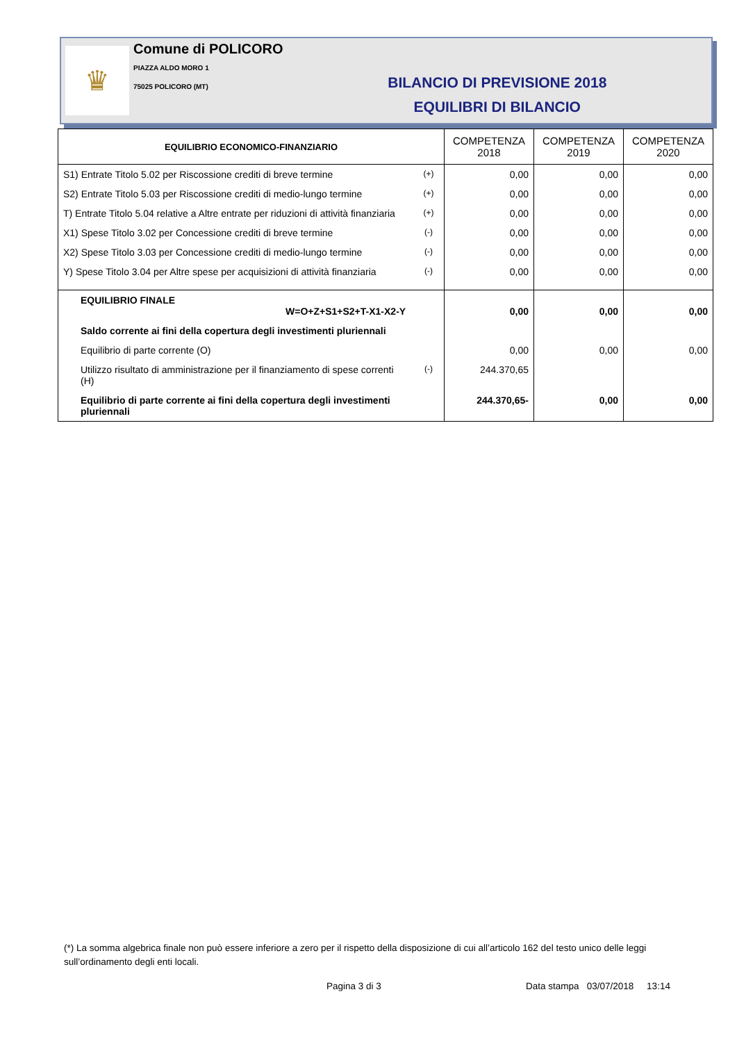♛
Comune di POLICORO
PIAZZA ALDO MORO 1
75025 POLICORO (MT)
BILANCIO DI PREVISIONE 2018
EQUILIBRI DI BILANCIO
| EQUILIBRIO ECONOMICO-FINANZIARIO | | COMPETENZA 2018 | COMPETENZA 2019 | COMPETENZA 2020 |
| --- | --- | --- | --- | --- |
| S1) Entrate Titolo 5.02 per Riscossione crediti di breve termine | (+) | 0,00 | 0,00 | 0,00 |
| S2) Entrate Titolo 5.03 per Riscossione crediti di medio-lungo termine | (+) | 0,00 | 0,00 | 0,00 |
| T) Entrate Titolo 5.04 relative a Altre entrate per riduzioni di attività finanziaria | (+) | 0,00 | 0,00 | 0,00 |
| X1) Spese Titolo 3.02 per Concessione crediti di breve termine | (-) | 0,00 | 0,00 | 0,00 |
| X2) Spese Titolo 3.03 per Concessione crediti di medio-lungo termine | (-) | 0,00 | 0,00 | 0,00 |
| Y) Spese Titolo 3.04 per Altre spese per acquisizioni di attività finanziaria | (-) | 0,00 | 0,00 | 0,00 |
| EQUILIBRIO FINALE W=O+Z+S1+S2+T-X1-X2-Y | | 0,00 | 0,00 | 0,00 |
| Saldo corrente ai fini della copertura degli investimenti pluriennali | | | | |
| Equilibrio di parte corrente (O) | | 0,00 | 0,00 | 0,00 |
| Utilizzo risultato di amministrazione per il finanziamento di spese correnti (H) | (-) | 244.370,65 | | |
| Equilibrio di parte corrente ai fini della copertura degli investimenti pluriennali | | 244.370,65- | 0,00 | 0,00 |
(*) La somma algebrica finale non può essere inferiore a zero per il rispetto della disposizione di cui all’articolo 162 del testo unico delle leggi sull’ordinamento degli enti locali.
Pagina 3 di 3
Data stampa 03/07/2018 13:14